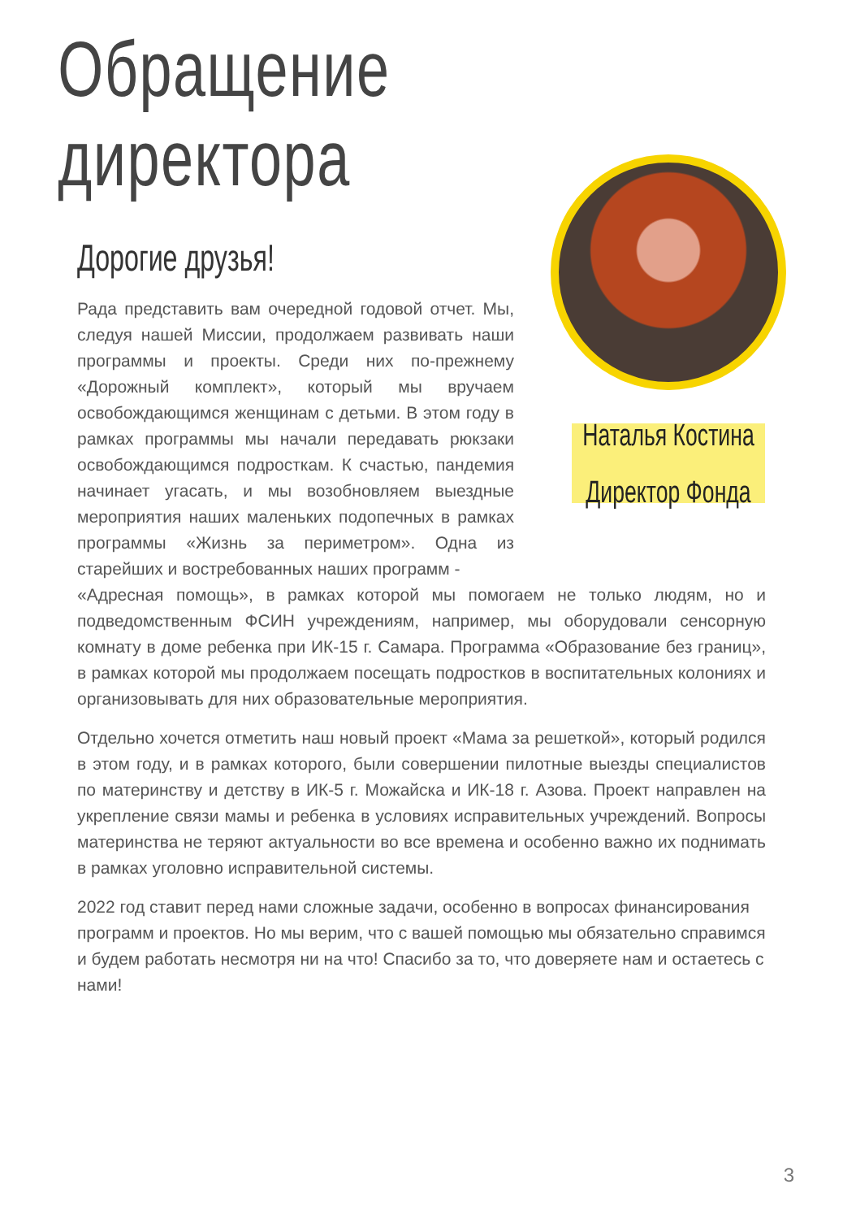Обращение директора
Дорогие друзья!
Рада представить вам очередной годовой отчет. Мы, следуя нашей Миссии, продолжаем развивать наши программы и проекты. Среди них по-прежнему «Дорожный комплект», который мы вручаем освобождающимся женщинам с детьми. В этом году в рамках программы мы начали передавать рюкзаки освобождающимся подросткам. К счастью, пандемия начинает угасать, и мы возобновляем выездные мероприятия наших маленьких подопечных в рамках программы «Жизнь за периметром». Одна из старейших и востребованных наших программ -
Наталья Костина
Директор Фонда
«Адресная помощь», в рамках которой мы помогаем не только людям, но и подведомственным ФСИН учреждениям, например, мы оборудовали сенсорную комнату в доме ребенка при ИК-15 г. Самара. Программа «Образование без границ», в рамках которой мы продолжаем посещать подростков в воспитательных колониях и организовывать для них образовательные мероприятия.
Отдельно хочется отметить наш новый проект «Мама за решеткой», который родился в этом году, и в рамках которого, были совершении пилотные выезды специалистов по материнству и детству в ИК-5 г. Можайска и ИК-18 г. Азова. Проект направлен на укрепление связи мамы и ребенка в условиях исправительных учреждений. Вопросы материнства не теряют актуальности во все времена и особенно важно их поднимать в рамках уголовно исправительной системы.
2022 год ставит перед нами сложные задачи, особенно в вопросах финансирования программ и проектов. Но мы верим, что с вашей помощью мы обязательно справимся и будем работать несмотря ни на что! Спасибо за то, что доверяете нам и остаетесь с нами!
3